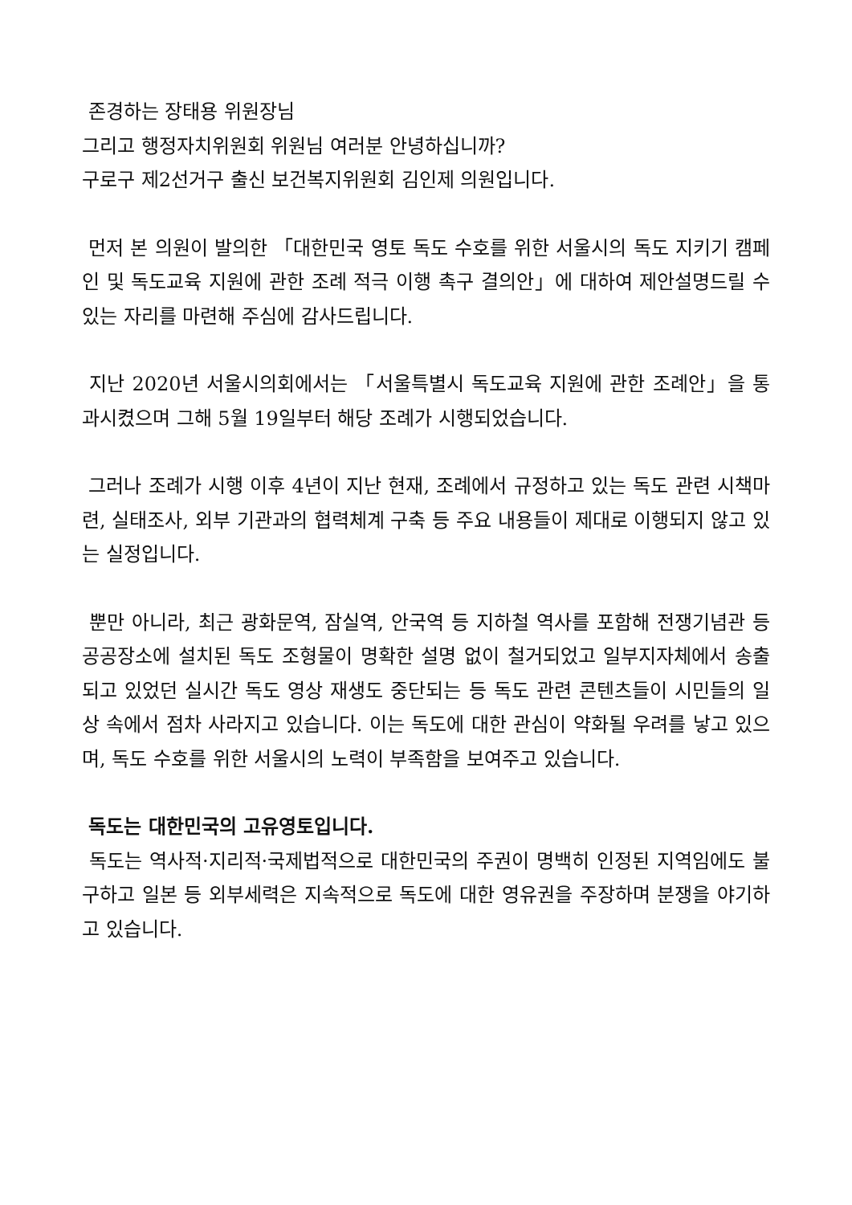존경하는 장태용 위원장님
그리고 행정자치위원회 위원님 여러분 안녕하십니까?
구로구 제2선거구 출신 보건복지위원회 김인제 의원입니다.
먼저 본 의원이 발의한 「대한민국 영토 독도 수호를 위한 서울시의 독도 지키기 캠페인 및 독도교육 지원에 관한 조례 적극 이행 촉구 결의안」에 대하여 제안설명드릴 수 있는 자리를 마련해 주심에 감사드립니다.
지난 2020년 서울시의회에서는 「서울특별시 독도교육 지원에 관한 조례안」을 통과시켰으며 그해 5월 19일부터 해당 조례가 시행되었습니다.
그러나 조례가 시행 이후 4년이 지난 현재, 조례에서 규정하고 있는 독도 관련 시책마련, 실태조사, 외부 기관과의 협력체계 구축 등 주요 내용들이 제대로 이행되지 않고 있는 실정입니다.
뿐만 아니라, 최근 광화문역, 잠실역, 안국역 등 지하철 역사를 포함해 전쟁기념관 등 공공장소에 설치된 독도 조형물이 명확한 설명 없이 철거되었고 일부지자체에서 송출되고 있었던 실시간 독도 영상 재생도 중단되는 등 독도 관련 콘텐츠들이 시민들의 일상 속에서 점차 사라지고 있습니다. 이는 독도에 대한 관심이 약화될 우려를 낳고 있으며, 독도 수호를 위한 서울시의 노력이 부족함을 보여주고 있습니다.
독도는 대한민국의 고유영토입니다.
독도는 역사적·지리적·국제법적으로 대한민국의 주권이 명백히 인정된 지역임에도 불구하고 일본 등 외부세력은 지속적으로 독도에 대한 영유권을 주장하며 분쟁을 야기하고 있습니다.